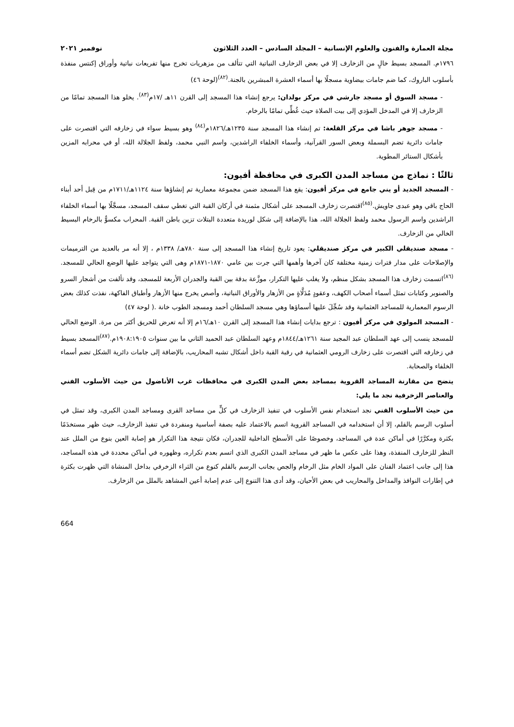مجلة العمارة والفنون والعلوم الإنسانية – المجلد السادس – العدد الثلاثون نوفمبر ٢٠٢١
١٧٩٦م. المسجد بسيط خالٍ من الزخارف إلا في بعض الزخارف النباتية التي تتألف من مزهريات تخرج منها تفريعات نباتية وأوراق إكنتس منفذة بأسلوب الباروك، كما ضم جامات بيضاوية مسجلًا بها أسماء العشرة المبشرين بالجنة.<sup>(٨٢)</sup>(لوحة ٤٦)
- مسجد السوق أو مسجد جارشي في مركز بولدان: يرجع إنشاء هذا المسجد إلى القرن ١١هـ /١٧م<sup>(٨٣)</sup>. يخلو هذا المسجد تمامًا من الزخارف إلا في المدخل المؤدي إلى بيت الصلاة حيث غُطِّي تمامًا بالرخام.
- مسجد جوهر باشا في مركز القلعة: تم إنشاء هذا المسجد سنة ١٢٣٥هـ/١٨٢٦م<sup>(٨٤)</sup> وهو بسيط سواء في زخارفه التي اقتصرت على جامات دائرية تضم البسملة وبعض السور القرآنية، وأسماء الخلفاء الراشدين، واسم النبي محمد، ولفظ الجلالة الله، أو في محرابه المزين بأشكال الستائر المطوية.
ثالثًا : نماذج من مساجد المدن الكبرى في محافظة أفيون:
- المسجد الجديد أو يني جامع في مركز أفيون: يقع هذا المسجد ضمن مجموعة معمارية تم إنشاؤها سنة ١١٢٤هـ/١٧١١م من قِبل أحد أبناء الحاج باقي وهو عبدى جاويش.<sup>(٨٥)</sup>اقتصرت زخارف المسجد على أشكال مثمنة في أركان القبة التي تغطي سقف المسجد، مسجَّلًا بها أسماء الخلفاء الراشدين واسم الرسول محمد ولفظ الجلالة الله، هذا بالإضافة إلى شكل لوريدة متعددة البتلات تزين باطن القبة. المحراب مكسوٌّ بالرخام البسيط الخالي من الزخارف.
- مسجد صنديقلي الكبير في مركز صنديقلي: يعود تاريخ إنشاء هذا المسجد إلى سنة ٧٨٠هـ/ ١٣٣٨م ، إلا أنه مر بالعديد من الترميمات والإصلاحات على مدار فترات زمنية مختلفة كان آخرها وأهمها التي جرت بين عامي ١٨٧٠-١٨٧١م وهى التي يتواجد عليها الوضع الحالي للمسجد.<sup>(٨٦)</sup>اتسمت زخارف هذا المسجد بشكل منظم، ولا يغلب عليها التكرار، موزَّعة بدقة بين القبة والجدران الأربعة للمسجد، وقد تألفت من أشجار السرو والصنوبر وكتابات تمثل أسماء أصحاب الكهف، وعقودٍ مُدَلَّاةٍ من الأزهار والأوراق النباتية، وأصص يخرج منها الأزهار وأطباق الفاكهة، نفذت كذلك بعض الرسوم المعمارية للمساجد العثمانية وقد سُجِّلَ عليها أسماؤها وهي مسجد السلطان أحمد ومسجد الطوب خانة .( لوحة ٤٧)
- المسجد المولوي في مركز أفيون : ترجع بدايات إنشاء هذا المسجد إلى القرن ١٠هـ/١٦م إلا أنه تعرض للحريق أكثر من مرة. الوضع الحالي للمسجد ينسب إلى عهد السلطان عبد المجيد سنة ١٢٦١هـ/١٨٤٤م وعهد السلطان عبد الحميد الثاني ما بين سنوات ١٩٠٨:١٩٠٥م.<sup>(٨٧)</sup>المسجد بسيط في زخارفه التي اقتصرت على زخارف الرومي العثمانية في رقبة القبة داخل أشكال تشبه المحاريب، بالإضافة إلى جامات دائرية الشكل تضم أسماء الخلفاء والصحابة.
يتضح من مقارنة المساجد القروية بمساجد بعض المدن الكبرى في محافظات غرب الأناضول من حيث الأسلوب الفني والعناصر الزخرفية نجد ما يلي:
من حيث الأسلوب الفني نجد استخدام نفس الأسلوب في تنفيذ الزخارف في كلٍّ من مساجد القرى ومساجد المدن الكبرى، وقد تمثل في أسلوب الرسم بالقلم، إلا أن استخدامه في المساجد القروية اتسم بالاعتماد عليه بصفة أساسية ومنفردة في تنفيذ الزخارف، حيث ظهر مستخدَمًا بكثرة ومكرَّرًا في أماكن عدة في المساجد، وخصوصًا على الأسطح الداخلية للجدران، فكان نتيجة هذا التكرار هو إصابة العين بنوع من الملل عند النظر للزخارف المنفذة، وهذا على عكس ما ظهر في مساجد المدن الكبرى الذي اتسم بعدم تكراره، وظهوره في أماكن محددة في هذه المساجد، هذا إلى جانب اعتماد الفنان على المواد الخام مثل الرخام والجص بجانب الرسم بالقلم كنوع من الثراء الزخرفي بداخل المنشاة التي ظهرت بكثرة في إطارات النوافذ والمداخل والمحاريب في بعض الأحيان، وقد أدى هذا التنوع إلى عدم إصابة أعين المشاهد بالملل من الزخارف.
664